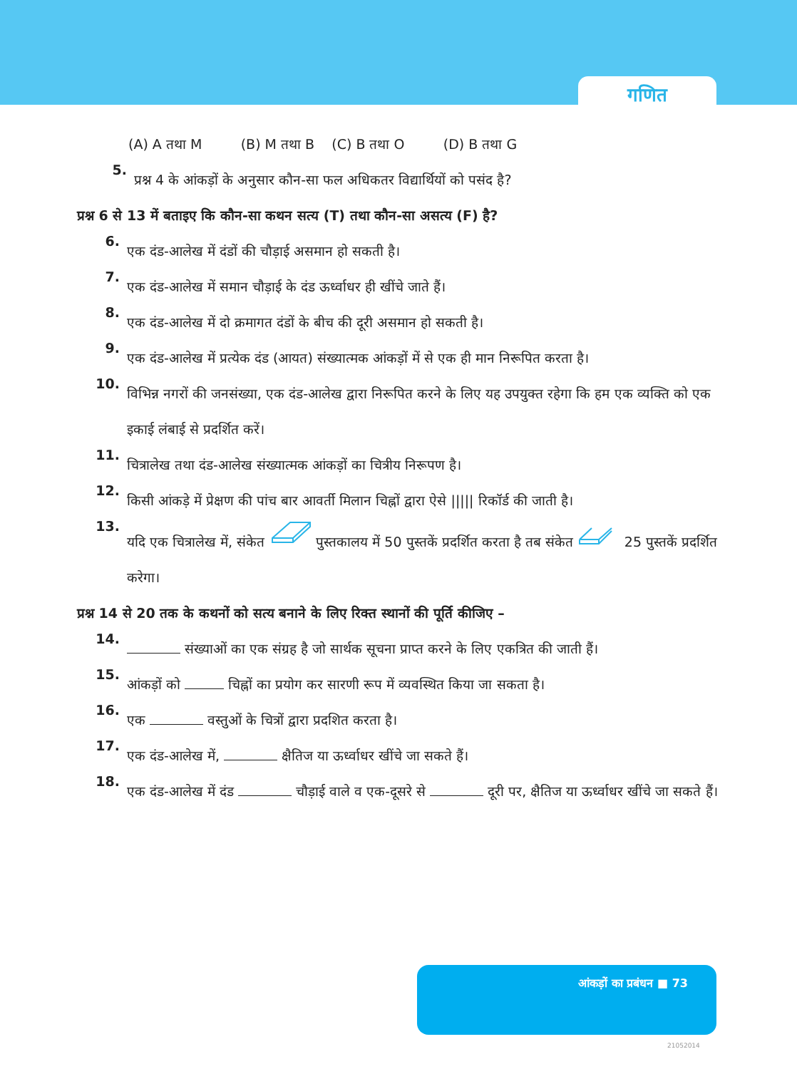गणित
(A) A तथा M (B) M तथा B (C) B तथा O (D) B तथा G
5.
प्रश्न 4 के आंकड़ों के अनुसार कौन-सा फल अधिकतर विद्यार्थियों को पसंद है?
प्रश्न 6 से 13 में बताइए कि कौन-सा कथन सत्य (T) तथा कौन-सा असत्य (F) है?
6.
एक दंड-आलेख में दंडों की चौड़ाई असमान हो सकती है।
7.
एक दंड-आलेख में समान चौड़ाई के दंड ऊर्ध्वाधर ही खींचे जाते हैं।
8.
एक दंड-आलेख में दो क्रमागत दंडों के बीच की दूरी असमान हो सकती है।
9.
एक दंड-आलेख में प्रत्येक दंड (आयत) संख्यात्मक आंकड़ों में से एक ही मान निरूपित करता है।
10.
विभिन्न नगरों की जनसंख्या, एक दंड-आलेख द्वारा निरूपित करने के लिए यह उपयुक्त रहेगा कि हम एक व्यक्ति को एक इकाई लंबाई से प्रदर्शित करें।
11.
चित्रालेख तथा दंड-आलेख संख्यात्मक आंकड़ों का चित्रीय निरूपण है।
12.
किसी आंकड़े में प्रेक्षण की पांच बार आवर्ती मिलान चिह्नों द्वारा ऐसे ||||| रिकॉर्ड की जाती है।
13.
यदि एक चित्रालेख में, संकेत पुस्तकालय में 50 पुस्तकें प्रदर्शित करता है तब संकेत 25 पुस्तकें प्रदर्शित करेगा।
प्रश्न 14 से 20 तक के कथनों को सत्य बनाने के लिए रिक्त स्थानों की पूर्ति कीजिए –
14.
संख्याओं का एक संग्रह है जो सार्थक सूचना प्राप्त करने के लिए एकत्रित की जाती हैं।
15.
आंकड़ों को चिह्नों का प्रयोग कर सारणी रूप में व्यवस्थित किया जा सकता है।
16.
एक वस्तुओं के चित्रों द्वारा प्रदशित करता है।
17.
एक दंड-आलेख में, क्षैतिज या ऊर्ध्वाधर खींचे जा सकते हैं।
18.
एक दंड-आलेख में दंड चौड़ाई वाले व एक-दूसरे से दूरी पर, क्षैतिज या ऊर्ध्वाधर खींचे जा सकते हैं।
आंकड़ों का प्रबंधन ■ 73
21052014